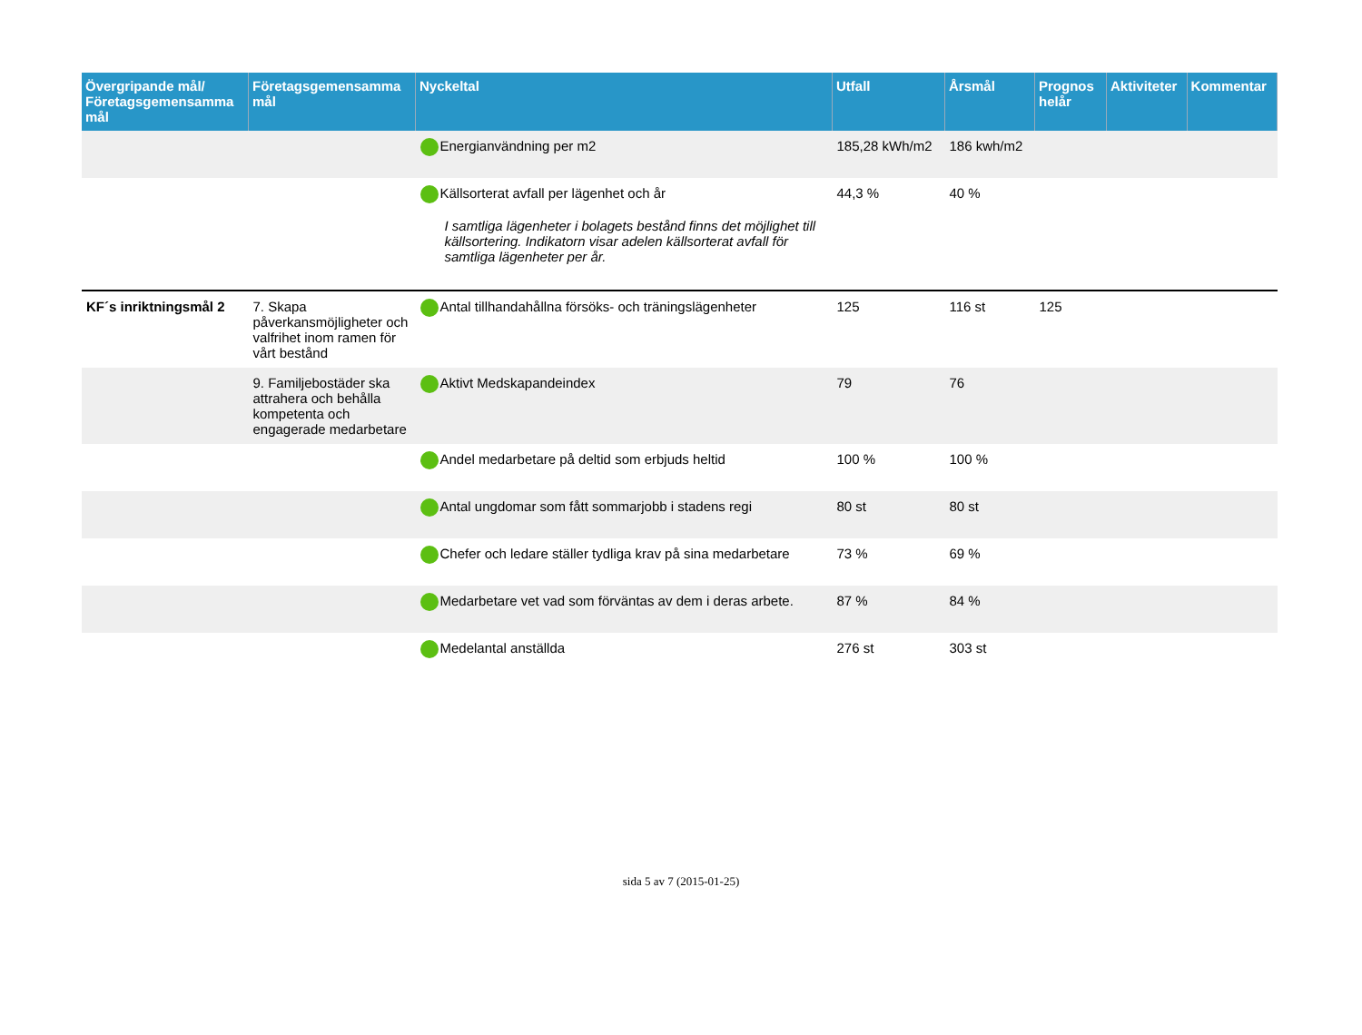| Övergripande mål/ Företagsgemensamma mål | Företagsgemensamma mål | Nyckeltal | Utfall | Årsmål | Prognos helår | Aktiviteter | Kommentar |
| --- | --- | --- | --- | --- | --- | --- | --- |
| | | Energianvändning per m2 | 185,28 kWh/m2 | 186 kwh/m2 | | | |
| | | Källsorterat avfall per lägenhet och år I samtliga lägenheter i bolagets bestånd finns det möjlighet till källsortering. Indikatorn visar adelen källsorterat avfall för samtliga lägenheter per år. | 44,3 % | 40 % | | | |
| KF´s inriktningsmål 2 | 7. Skapa påverkansmöjligheter och valfrihet inom ramen för vårt bestånd | Antal tillhandahållna försöks- och träningslägenheter | 125 | 116 st | 125 | | |
| | 9. Familjebostäder ska attrahera och behålla kompetenta och engagerade medarbetare | Aktivt Medskapandeindex | 79 | 76 | | | |
| | | Andel medarbetare på deltid som erbjuds heltid | 100 % | 100 % | | | |
| | | Antal ungdomar som fått sommarjobb i stadens regi | 80 st | 80 st | | | |
| | | Chefer och ledare ställer tydliga krav på sina medarbetare | 73 % | 69 % | | | |
| | | Medarbetare vet vad som förväntas av dem i deras arbete. | 87 % | 84 % | | | |
| | | Medelantal anställda | 276 st | 303 st | | | |
sida 5 av 7 (2015-01-25)